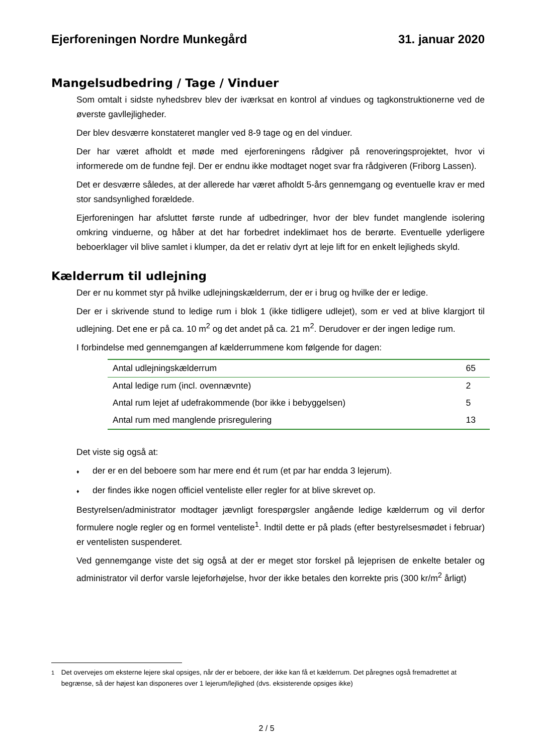Ejerforeningen Nordre Munkegård
31. januar 2020
Mangelsudbedring / Tage / Vinduer
Som omtalt i sidste nyhedsbrev blev der iværksat en kontrol af vindues og tagkonstruktionerne ved de øverste gavllejligheder.
Der blev desværre konstateret mangler ved 8-9 tage og en del vinduer.
Der har været afholdt et møde med ejerforeningens rådgiver på renoveringsprojektet, hvor vi informerede om de fundne fejl. Der er endnu ikke modtaget noget svar fra rådgiveren (Friborg Lassen).
Det er desværre således, at der allerede har været afholdt 5-års gennemgang og eventuelle krav er med stor sandsynlighed forældede.
Ejerforeningen har afsluttet første runde af udbedringer, hvor der blev fundet manglende isolering omkring vinduerne, og håber at det har forbedret indeklimaet hos de berørte. Eventuelle yderligere beboerklager vil blive samlet i klumper, da det er relativ dyrt at leje lift for en enkelt lejligheds skyld.
Kælderrum til udlejning
Der er nu kommet styr på hvilke udlejningskælderrum, der er i brug og hvilke der er ledige.
Der er i skrivende stund to ledige rum i blok 1 (ikke tidligere udlejet), som er ved at blive klargjort til udlejning. Det ene er på ca. 10 m<sup>2</sup> og det andet på ca. 21 m<sup>2</sup>. Derudover er der ingen ledige rum.
I forbindelse med gennemgangen af kælderrummene kom følgende for dagen:
| Antal udlejningskælderrum | 65 |
| Antal ledige rum (incl. ovennævnte) | 2 |
| Antal rum lejet af udefrakommende (bor ikke i bebyggelsen) | 5 |
| Antal rum med manglende prisregulering | 13 |
Det viste sig også at:
♦ der er en del beboere som har mere end ét rum (et par har endda 3 lejerum).
♦ der findes ikke nogen officiel venteliste eller regler for at blive skrevet op.
Bestyrelsen/administrator modtager jævnligt forespørgsler angående ledige kælderrum og vil derfor formulere nogle regler og en formel venteliste<sup>1</sup>. Indtil dette er på plads (efter bestyrelsesmødet i februar) er ventelisten suspenderet.
Ved gennemgange viste det sig også at der er meget stor forskel på lejeprisen de enkelte betaler og administrator vil derfor varsle lejeforhøjelse, hvor der ikke betales den korrekte pris (300 kr/m<sup>2</sup> årligt)
<sup>1</sup> Det overvejes om eksterne lejere skal opsiges, når der er beboere, der ikke kan få et kælderrum. Det påregnes også fremadrettet at begrænse, så der højest kan disponeres over 1 lejerum/lejlighed (dvs. eksisterende opsiges ikke)
2 / 5